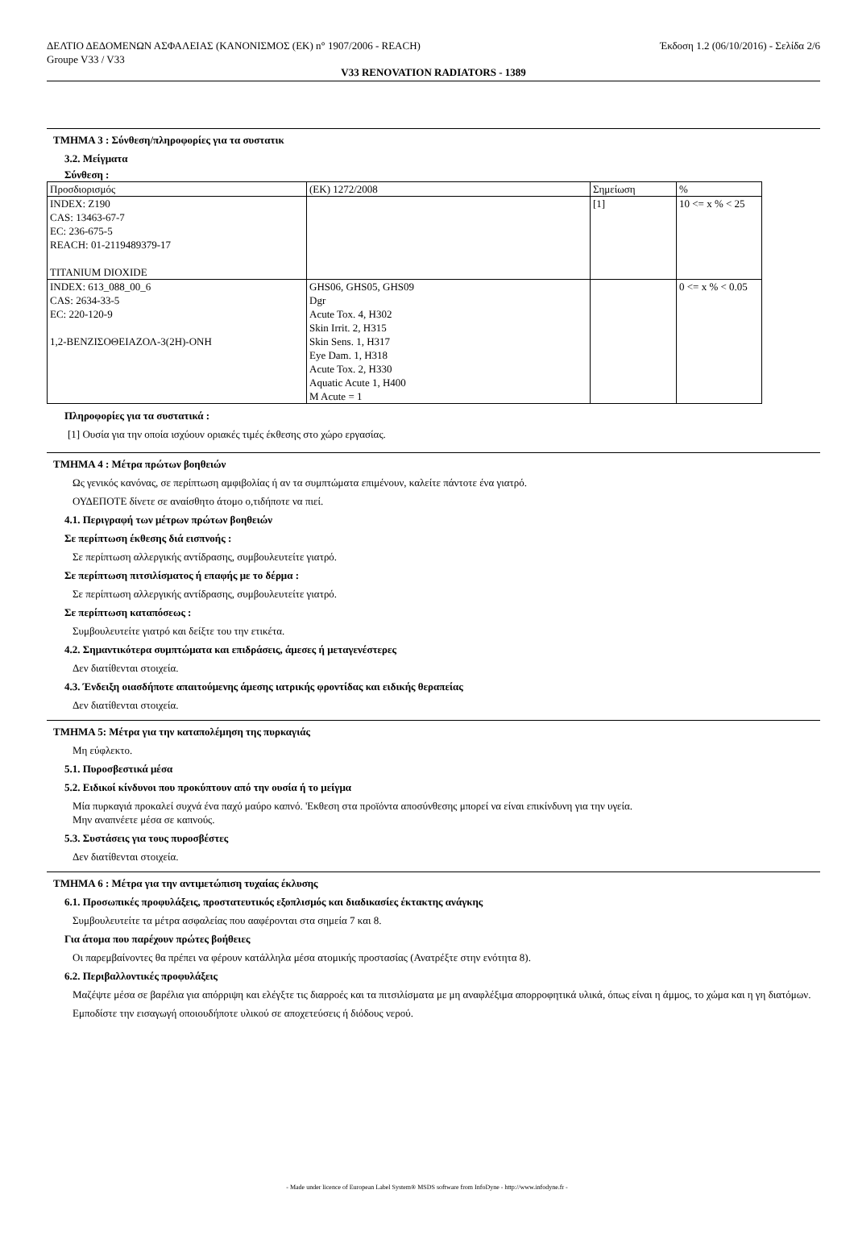ΔΕΛΤΙΟ ΔΕΔΟΜΕΝΩΝ ΑΣΦΑΛΕΙΑΣ (ΚΑΝΟΝΙΣΜΟΣ (ΕΚ) n° 1907/2006 - REACH)
Groupe V33 / V33 Έκδοση 1.2 (06/10/2016) - Σελίδα 2/6
V33 RENOVATION RADIATORS - 1389
ΤΜΗΜΑ 3 : Σύνθεση/πληροφορίες για τα συστατικ
3.2. Μείγματα
Σύνθεση :
| Προσδιορισμός | (ΕΚ) 1272/2008 | Σημείωση | % |
| INDEX: Z190 CAS: 13463-67-7 EC: 236-675-5 REACH: 01-2119489379-17 TITANIUM DIOXIDE | | [1] | 10 <= x % < 25 |
| INDEX: 613_088_00_6 CAS: 2634-33-5 EC: 220-120-9 1,2-ΒΕΝΖΙΣΟΘΕΙΑΖΟΛ-3(2Η)-ΟΝΗ | GHS06, GHS05, GHS09 Dgr Acute Tox. 4, H302 Skin Irrit. 2, H315 Skin Sens. 1, H317 Eye Dam. 1, H318 Acute Tox. 2, H330 Aquatic Acute 1, H400 M Acute = 1 | | 0 <= x % < 0.05 |
Πληροφορίες για τα συστατικά :
[1] Ουσία για την οποία ισχύουν οριακές τιμές έκθεσης στο χώρο εργασίας.
ΤΜΗΜΑ 4 : Μέτρα πρώτων βοηθειών
Ως γενικός κανόνας, σε περίπτωση αμφιβολίας ή αν τα συμπτώματα επιμένουν, καλείτε πάντοτε ένα γιατρό.
ΟΥΔΕΠΟΤΕ δίνετε σε αναίσθητο άτομο ο,τιδήποτε να πιεί.
4.1. Περιγραφή των μέτρων πρώτων βοηθειών
Σε περίπτωση έκθεσης διά εισπνοής :
Σε περίπτωση αλλεργικής αντίδρασης, συμβουλευτείτε γιατρό.
Σε περίπτωση πιτσιλίσματος ή επαφής με το δέρμα :
Σε περίπτωση αλλεργικής αντίδρασης, συμβουλευτείτε γιατρό.
Σε περίπτωση καταπόσεως :
Συμβουλευτείτε γιατρό και δείξτε του την ετικέτα.
4.2. Σημαντικότερα συμπτώματα και επιδράσεις, άμεσες ή μεταγενέστερες
Δεν διατίθενται στοιχεία.
4.3. Ένδειξη οιασδήποτε απαιτούμενης άμεσης ιατρικής φροντίδας και ειδικής θεραπείας
Δεν διατίθενται στοιχεία.
ΤΜΗΜΑ 5: Μέτρα για την καταπολέμηση της πυρκαγιάς
Μη εύφλεκτο.
5.1. Πυροσβεστικά μέσα
5.2. Ειδικοί κίνδυνοι που προκύπτουν από την ουσία ή το μείγμα
Μία πυρκαγιά προκαλεί συχνά ένα παχύ μαύρο καπνό. 'Εκθεση στα προϊόντα αποσύνθεσης μπορεί να είναι επικίνδυνη για την υγεία.
Μην αναπνέετε μέσα σε καπνούς.
5.3. Συστάσεις για τους πυροσβέστες
Δεν διατίθενται στοιχεία.
ΤΜΗΜΑ 6 : Μέτρα για την αντιμετώπιση τυχαίας έκλυσης
6.1. Προσωπικές προφυλάξεις, προστατευτικός εξοπλισμός και διαδικασίες έκτακτης ανάγκης
Συμβουλευτείτε τα μέτρα ασφαλείας που ααφέρονται στα σημεία 7 και 8.
Για άτομα που παρέχουν πρώτες βοήθειες
Οι παρεμβαίνοντες θα πρέπει να φέρουν κατάλληλα μέσα ατομικής προστασίας (Ανατρέξτε στην ενότητα 8).
6.2. Περιβαλλοντικές προφυλάξεις
Μαζέψτε μέσα σε βαρέλια για απόρριψη και ελέγξτε τις διαρροές και τα πιτσιλίσματα με μη αναφλέξιμα απορροφητικά υλικά, όπως είναι η άμμος, το χώμα και η γη διατόμων.
Εμποδίστε την εισαγωγή οποιουδήποτε υλικού σε αποχετεύσεις ή διόδους νερού.
- Made under licence of European Label System® MSDS software from InfoDyne - http://www.infodyne.fr -